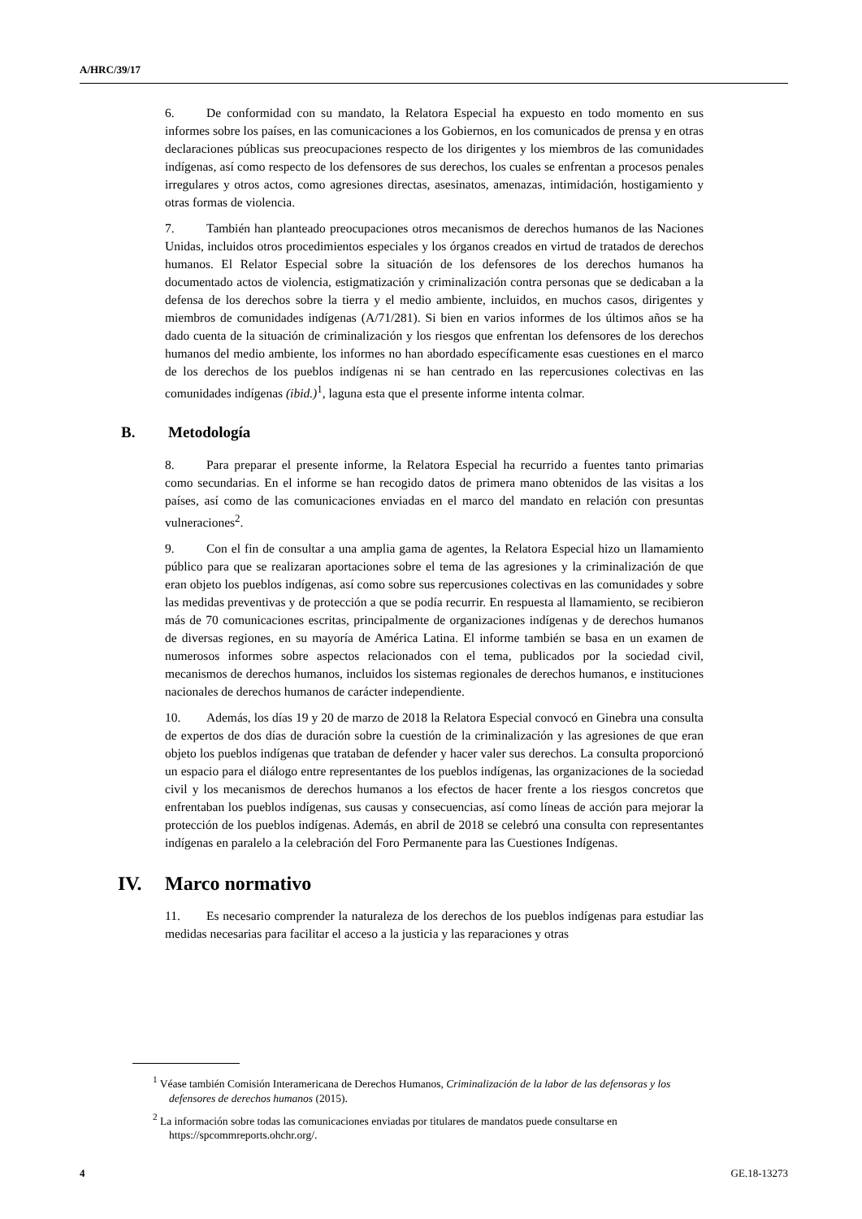A/HRC/39/17
6. De conformidad con su mandato, la Relatora Especial ha expuesto en todo momento en sus informes sobre los países, en las comunicaciones a los Gobiernos, en los comunicados de prensa y en otras declaraciones públicas sus preocupaciones respecto de los dirigentes y los miembros de las comunidades indígenas, así como respecto de los defensores de sus derechos, los cuales se enfrentan a procesos penales irregulares y otros actos, como agresiones directas, asesinatos, amenazas, intimidación, hostigamiento y otras formas de violencia.
7. También han planteado preocupaciones otros mecanismos de derechos humanos de las Naciones Unidas, incluidos otros procedimientos especiales y los órganos creados en virtud de tratados de derechos humanos. El Relator Especial sobre la situación de los defensores de los derechos humanos ha documentado actos de violencia, estigmatización y criminalización contra personas que se dedicaban a la defensa de los derechos sobre la tierra y el medio ambiente, incluidos, en muchos casos, dirigentes y miembros de comunidades indígenas (A/71/281). Si bien en varios informes de los últimos años se ha dado cuenta de la situación de criminalización y los riesgos que enfrentan los defensores de los derechos humanos del medio ambiente, los informes no han abordado específicamente esas cuestiones en el marco de los derechos de los pueblos indígenas ni se han centrado en las repercusiones colectivas en las comunidades indígenas (ibid.)<sup>1</sup>, laguna esta que el presente informe intenta colmar.
B. Metodología
8. Para preparar el presente informe, la Relatora Especial ha recurrido a fuentes tanto primarias como secundarias. En el informe se han recogido datos de primera mano obtenidos de las visitas a los países, así como de las comunicaciones enviadas en el marco del mandato en relación con presuntas vulneraciones<sup>2</sup>.
9. Con el fin de consultar a una amplia gama de agentes, la Relatora Especial hizo un llamamiento público para que se realizaran aportaciones sobre el tema de las agresiones y la criminalización de que eran objeto los pueblos indígenas, así como sobre sus repercusiones colectivas en las comunidades y sobre las medidas preventivas y de protección a que se podía recurrir. En respuesta al llamamiento, se recibieron más de 70 comunicaciones escritas, principalmente de organizaciones indígenas y de derechos humanos de diversas regiones, en su mayoría de América Latina. El informe también se basa en un examen de numerosos informes sobre aspectos relacionados con el tema, publicados por la sociedad civil, mecanismos de derechos humanos, incluidos los sistemas regionales de derechos humanos, e instituciones nacionales de derechos humanos de carácter independiente.
10. Además, los días 19 y 20 de marzo de 2018 la Relatora Especial convocó en Ginebra una consulta de expertos de dos días de duración sobre la cuestión de la criminalización y las agresiones de que eran objeto los pueblos indígenas que trataban de defender y hacer valer sus derechos. La consulta proporcionó un espacio para el diálogo entre representantes de los pueblos indígenas, las organizaciones de la sociedad civil y los mecanismos de derechos humanos a los efectos de hacer frente a los riesgos concretos que enfrentaban los pueblos indígenas, sus causas y consecuencias, así como líneas de acción para mejorar la protección de los pueblos indígenas. Además, en abril de 2018 se celebró una consulta con representantes indígenas en paralelo a la celebración del Foro Permanente para las Cuestiones Indígenas.
IV. Marco normativo
11. Es necesario comprender la naturaleza de los derechos de los pueblos indígenas para estudiar las medidas necesarias para facilitar el acceso a la justicia y las reparaciones y otras
<sup>1</sup> Véase también Comisión Interamericana de Derechos Humanos, Criminalización de la labor de las defensoras y los defensores de derechos humanos (2015).
<sup>2</sup> La información sobre todas las comunicaciones enviadas por titulares de mandatos puede consultarse en https://spcommreports.ohchr.org/.
4 GE.18-13273